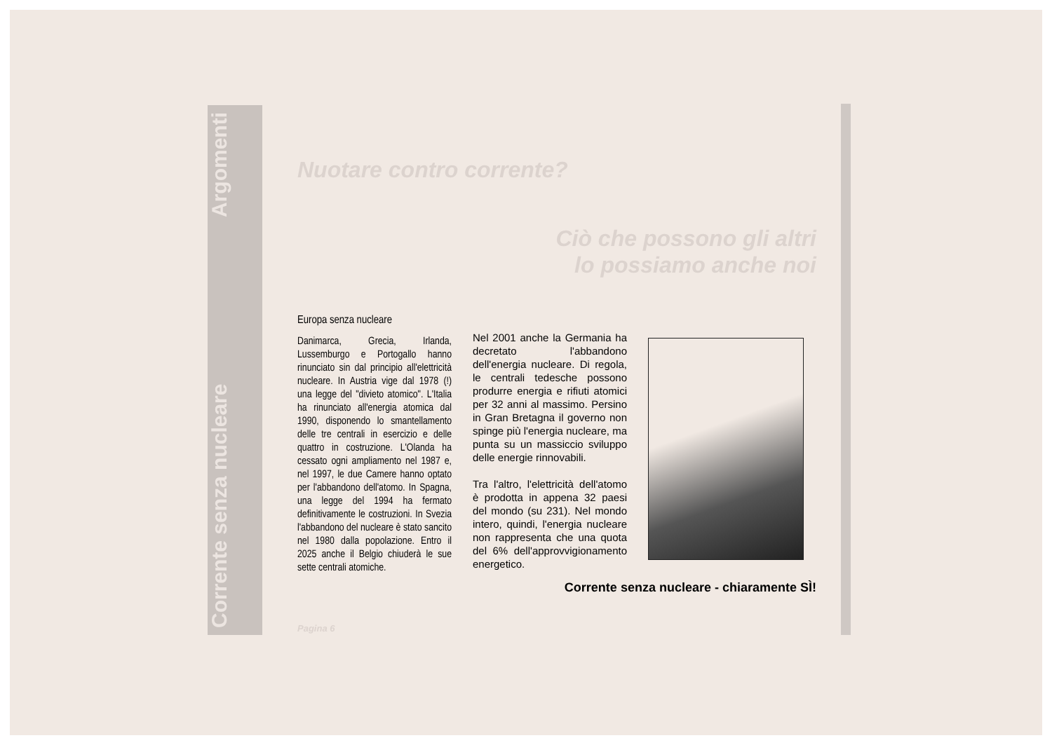Corrente senza nucleare Argomenti
Nuotare contro corrente?
Ciò che possono gli altri
lo possiamo anche noi
Europa senza nucleare
Danimarca, Grecia, Irlanda, Lussemburgo e Portogallo hanno rinunciato sin dal principio all'elettricità nucleare. In Austria vige dal 1978 (!) una legge del "divieto atomico". L'Italia ha rinunciato all'energia atomica dal 1990, disponendo lo smantellamento delle tre centrali in esercizio e delle quattro in costruzione. L'Olanda ha cessato ogni ampliamento nel 1987 e, nel 1997, le due Camere hanno optato per l'abbandono dell'atomo. In Spagna, una legge del 1994 ha fermato definitivamente le costruzioni. In Svezia l'abbandono del nucleare è stato sancito nel 1980 dalla popolazione. Entro il 2025 anche il Belgio chiuderà le sue sette centrali atomiche.
Nel 2001 anche la Germania ha decretato l'abbandono dell'energia nucleare. Di regola, le centrali tedesche possono produrre energia e rifiuti atomici per 32 anni al massimo. Persino in Gran Bretagna il governo non spinge più l'energia nucleare, ma punta su un massiccio sviluppo delle energie rinnovabili.
Tra l'altro, l'elettricità dell'atomo è prodotta in appena 32 paesi del mondo (su 231). Nel mondo intero, quindi, l'energia nucleare non rappresenta che una quota del 6% dell'approvvigionamento energetico.
Corrente senza nucleare - chiaramente SÌ!
Pagina 6